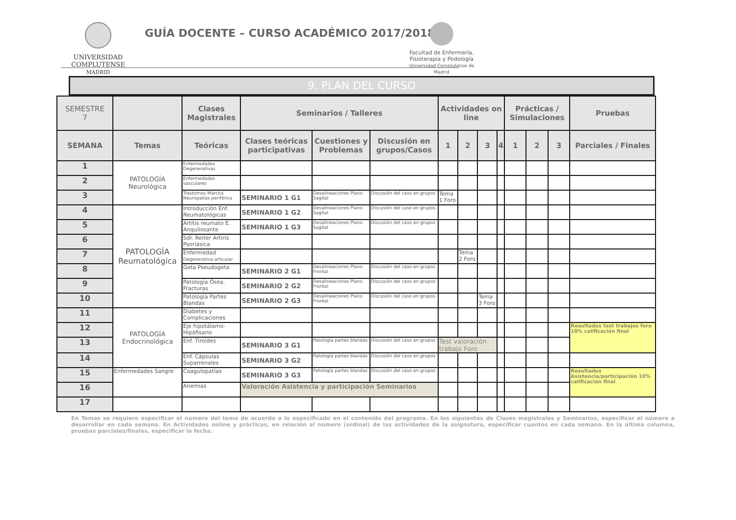UNIVERSIDAD
COMPLUTENSE
MADRID
GUÍA DOCENTE – CURSO ACADÉMICO 2017/2018
Facultad de Enfermería,
Fisioterapia y Podología
Universidad Complutense de Madrid
9. PLAN DEL CURSO
| SEMESTRE 7 | | Clases Magistrales | Seminarios / Talleres | | | Actividades on line | | | | Prácticas / Simulaciones | | | Pruebas |
| --- | --- | --- | --- | --- | --- | --- | --- | --- | --- | --- | --- | --- | --- |
| SEMANA | Temas | Teóricas | Clases teóricas participativas | Cuestiones y Problemas | Discusión en grupos/Casos | 1 | 2 | 3 | 4 | 1 | 2 | 3 | Parciales / Finales |
| 1 | PATOLOGÍA Neurológica | Enfermedades Degenerativas | | | | | | | | | | | |
| 2 | | Enfermedades vasculares | | | | | | | | | | | |
| 3 | | Trastornos Marcha Neuropatías periférica | SEMINARIO 1 G1 | Desalineaciones Plano Sagital | Discusión del caso en grupos | Tema 1 Foro | | | | | | | |
| 4 | PATOLOGÍA Reumatológica | Introducción Enf. Reumatológicas | SEMINARIO 1 G2 | Desalineaciones Plano Sagital | Discusión del caso en grupos | | | | | | | | |
| 5 | | Artitis reumato E. Anquilosante | SEMINARIO 1 G3 | Desalineaciones Plano Sagital | Discusión del caso en grupos | | | | | | | | |
| 6 | | Sdr. Reiter Artiris Psoriásica | | | | | | | | | | | |
| 7 | | Enfermedad Degenerativa articular | | | | | Tema 2 Foro | | | | | | |
| 8 | | Gota Pseudogota | SEMINARIO 2 G1 | Desalineaciones Plano Frontal | Discusión del caso en grupos | | | | | | | | |
| 9 | | Patología Ósea. Fracturas | SEMINARIO 2 G2 | Desalineaciones Plano Frontal | Discusión del caso en grupos | | | | | | | | |
| 10 | | Patología Partes Blandas | SEMINARIO 2 G3 | Desalineaciones Plano Frontal | Discusión del caso en grupos | | | Tema 3 Foro | | | | | |
| 11 | PATOLOGÍA Endocrinológica | Diabetes y Complicaciones | | | | | | | | | | | |
| 12 | | Eje hipotálamo-Hipófisario | | | | | | | | | | | Resultados test trabajos foro 10% calificación final |
| 13 | | Enf. Tiroides | SEMINARIO 3 G1 | Patología partes blandas | Discusión del caso en grupos | Test valoración trabajo Foro | | | | | | | |
| 14 | | Enf. Cápsulas Suparrenales | SEMINARIO 3 G2 | Patología partes blandas | Discusión del caso en grupos | | | | | | | | |
| 15 | Enfermedades Sangre | Coagulopatías | SEMINARIO 3 G3 | Patología partes blandas | Discusión del caso en grupos | | | | | | | | Resultados Asistencia/participación 10% calificación final |
| 16 | | Anemias | Valoración Asistencia y participación Seminarios | | | | | | | | | | |
| 17 | | | | | | | | | | | | | |
En Temas se requiere especificar el número del tema de acuerdo a lo especificado en el contenido del programa. En los siguientes de Clases magistrales y Seminarios, especificar el número a desarrollar en cada semana. En Actividades online y prácticas, en relación al número (ordinal) de las actividades de la asignatura, especificar cuantos en cada semana. En la última columna, pruebas parciales/finales, especificar la fecha.